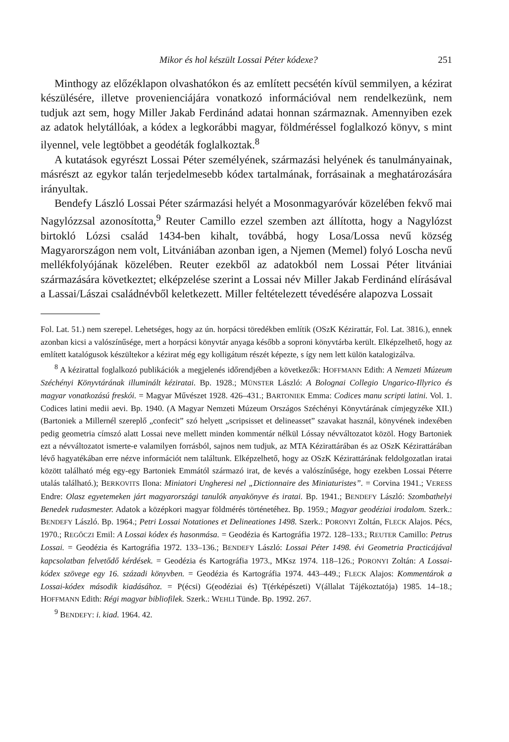Mikor és hol készült Lossai Péter kódexe? 251
Minthogy az előzéklapon olvashatókon és az említett pecsétén kívül semmilyen, a kézirat készülésére, illetve provenienciájára vonatkozó információval nem rendelkezünk, nem tudjuk azt sem, hogy Miller Jakab Ferdinánd adatai honnan származnak. Amennyiben ezek az adatok helytállóak, a kódex a legkorábbi magyar, földméréssel foglalkozó könyv, s mint ilyennel, vele legtöbbet a geodéták foglalkoztak.<sup>8</sup>
A kutatások egyrészt Lossai Péter személyének, származási helyének és tanulmányainak, másrészt az egykor talán terjedelmesebb kódex tartalmának, forrásainak a meghatározására irányultak.
Bendefy László Lossai Péter származási helyét a Mosonmagyaróvár közelében fekvő mai Nagylózzsal azonosította,<sup>9</sup> Reuter Camillo ezzel szemben azt állította, hogy a Nagylózst birtokló Lózsi család 1434-ben kihalt, továbbá, hogy Losa/Lossa nevű község Magyarországon nem volt, Litvániában azonban igen, a Njemen (Memel) folyó Loscha nevű mellékfolyójának közelében. Reuter ezekből az adatokból nem Lossai Péter litvániai származására következtet; elképzelése szerint a Lossai név Miller Jakab Ferdinánd elírásával a Lassai/Lászai családnévből keletkezett. Miller feltételezett tévedésére alapozva Lossait
Fol. Lat. 51.) nem szerepel. Lehetséges, hogy az ún. horpácsi töredékben említik (OSzK Kézirattár, Fol. Lat. 3816.), ennek azonban kicsi a valószínűsége, mert a horpácsi könyvtár anyaga később a soproni könyvtárba került. Elképzelhető, hogy az említett katalógusok készültekor a kézirat még egy kolligátum részét képezte, s így nem lett külön katalogizálva.
<sup>8</sup> A kézirattal foglalkozó publikációk a megjelenés időrendjében a következők: HOFFMANN Edith: A Nemzeti Múzeum Széchényi Könyvtárának illuminált kéziratai. Bp. 1928.; MÜNSTER László: A Bolognai Collegio Ungarico-Illyrico és magyar vonatkozású freskói. = Magyar Művészet 1928. 426–431.; BARTONIEK Emma: Codices manu scripti latini. Vol. 1. Codices latini medii aevi. Bp. 1940. (A Magyar Nemzeti Múzeum Országos Széchényi Könyvtárának címjegyzéke XII.) (Bartoniek a Millernél szereplő „confecit” szó helyett „scripsisset et delineasset” szavakat használ, könyvének indexében pedig geometria címszó alatt Lossai neve mellett minden kommentár nélkül Lóssay névváltozatot közöl. Hogy Bartoniek ezt a névváltozatot ismerte-e valamilyen forrásból, sajnos nem tudjuk, az MTA Kézirattárában és az OSzK Kézirattárában lévő hagyatékában erre nézve információt nem találtunk. Elképzelhető, hogy az OSzK Kézirattárának feldolgozatlan iratai között található még egy-egy Bartoniek Emmától származó irat, de kevés a valószínűsége, hogy ezekben Lossai Péterre utalás található.); BERKOVITS Ilona: Miniatori Ungheresi nel „Dictionnaire des Miniaturistes”. = Corvina 1941.; VERESS Endre: Olasz egyetemeken járt magyarországi tanulók anyakönyve és iratai. Bp. 1941.; BENDEFY László: Szombathelyi Benedek rudasmester. Adatok a középkori magyar földmérés történetéhez. Bp. 1959.; Magyar geodéziai irodalom. Szerk.: BENDEFY László. Bp. 1964.; Petri Lossai Notationes et Delineationes 1498. Szerk.: PORONYI Zoltán, FLECK Alajos. Pécs, 1970.; REGŐCZI Emil: A Lossai kódex és hasonmása. = Geodézia és Kartográfia 1972. 128–133.; REUTER Camillo: Petrus Lossai. = Geodézia és Kartográfia 1972. 133–136.; BENDEFY László: Lossai Péter 1498. évi Geometria Practicájával kapcsolatban felvetődő kérdések. = Geodézia és Kartográfia 1973., MKsz 1974. 118–126.; PORONYI Zoltán: A Lossai-kódex szövege egy 16. századi könyvben. = Geodézia és Kartográfia 1974. 443–449.; FLECK Alajos: Kommentárok a Lossai-kódex második kiadásához. = P(écsi) G(eodéziai és) T(érképészeti) V(állalat Tájékoztatója) 1985. 14–18.; HOFFMANN Edith: Régi magyar bibliofilek. Szerk.: WEHLI Tünde. Bp. 1992. 267.
<sup>9</sup> BENDEFY: i. kiad. 1964. 42.